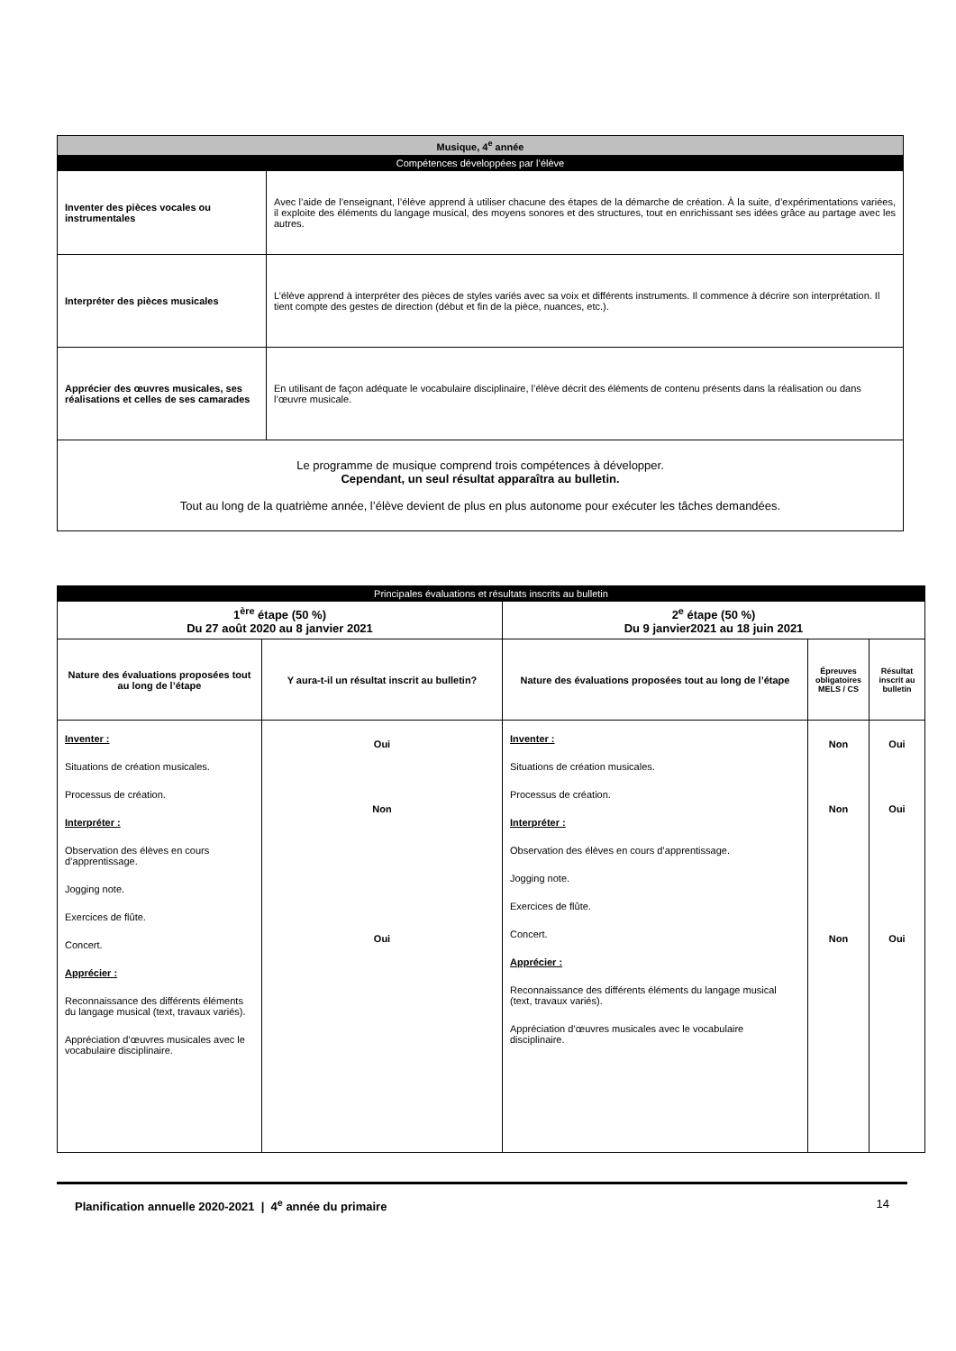| Musique, 4<sup>e</sup> année | |
| Compétences développées par l’élève | |
| Inventer des pièces vocales ou instrumentales | Avec l’aide de l’enseignant, l’élève apprend à utiliser chacune des étapes de la démarche de création. À la suite, d’expérimentations variées, il exploite des éléments du langage musical, des moyens sonores et des structures, tout en enrichissant ses idées grâce au partage avec les autres. |
| Interpréter des pièces musicales | L’élève apprend à interpréter des pièces de styles variés avec sa voix et différents instruments. Il commence à décrire son interprétation. Il tient compte des gestes de direction (début et fin de la pièce, nuances, etc.). |
| Apprécier des œuvres musicales, ses réalisations et celles de ses camarades | En utilisant de façon adéquate le vocabulaire disciplinaire, l’élève décrit des éléments de contenu présents dans la réalisation ou dans l’œuvre musicale. |
| Le programme de musique comprend trois compétences à développer. Cependant, un seul résultat apparaîtra au bulletin. Tout au long de la quatrième année, l’élève devient de plus en plus autonome pour exécuter les tâches demandées. | |
| Principales évaluations et résultats inscrits au bulletin | | | | |
| 1<sup>ère</sup> étape (50 %) Du 27 août 2020 au 8 janvier 2021 | | 2<sup>e</sup> étape (50 %) Du 9 janvier2021 au 18 juin 2021 | | |
| Nature des évaluations proposées tout au long de l’étape | Y aura-t-il un résultat inscrit au bulletin? | Nature des évaluations proposées tout au long de l’étape | Épreuves obligatoires MELS / CS | Résultat inscrit au bulletin |
| Inventer : Situations de création musicales. Processus de création. Interpréter : Observation des élèves en cours d’apprentissage. Jogging note. Exercices de flûte. Concert. Apprécier : Reconnaissance des différents éléments du langage musical (text, travaux variés). Appréciation d’œuvres musicales avec le vocabulaire disciplinaire. | Oui Non Oui | Inventer : Situations de création musicales. Processus de création. Interpréter : Observation des élèves en cours d’apprentissage. Jogging note. Exercices de flûte. Concert. Apprécier : Reconnaissance des différents éléments du langage musical (text, travaux variés). Appréciation d’œuvres musicales avec le vocabulaire disciplinaire. | Non Non Non | Oui Oui Oui |
Planification annuelle 2020-2021 | 4<sup>e</sup> année du primaire 14